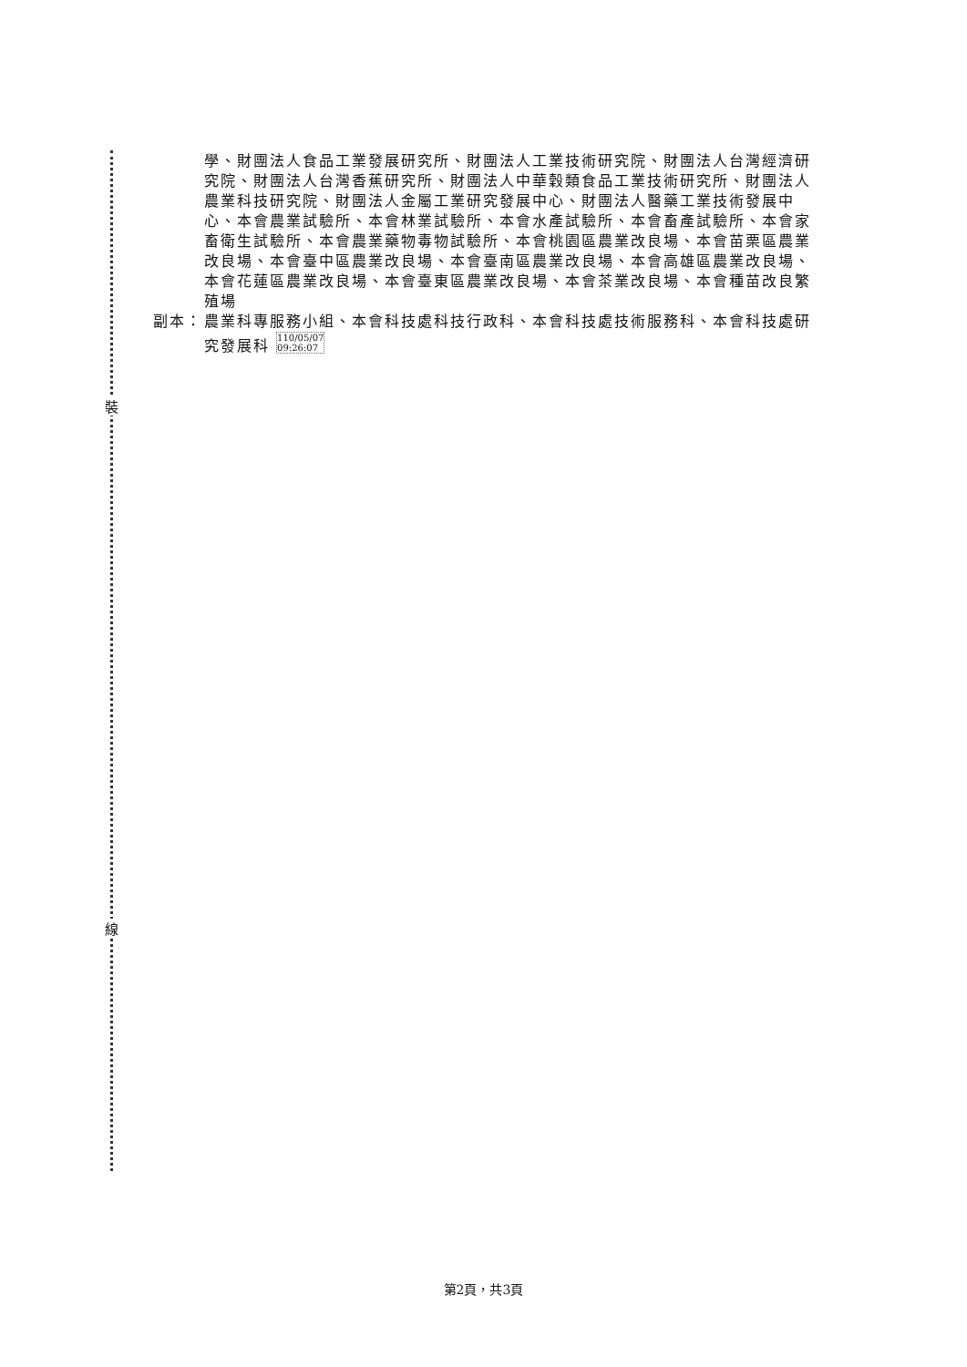裝
線
學、財團法人食品工業發展研究所、財團法人工業技術研究院、財團法人台灣經濟研究院、財團法人台灣香蕉研究所、財團法人中華穀類食品工業技術研究所、財團法人農業科技研究院、財團法人金屬工業研究發展中心、財團法人醫藥工業技術發展中心、本會農業試驗所、本會林業試驗所、本會水產試驗所、本會畜產試驗所、本會家畜衛生試驗所、本會農業藥物毒物試驗所、本會桃園區農業改良場、本會苗栗區農業改良場、本會臺中區農業改良場、本會臺南區農業改良場、本會高雄區農業改良場、本會花蓮區農業改良場、本會臺東區農業改良場、本會茶業改良場、本會種苗改良繁殖場
副本： 農業科專服務小組、本會科技處科技行政科、本會科技處技術服務科、本會科技處研究發展科 110/05/07
09:26:07
第2頁，共3頁